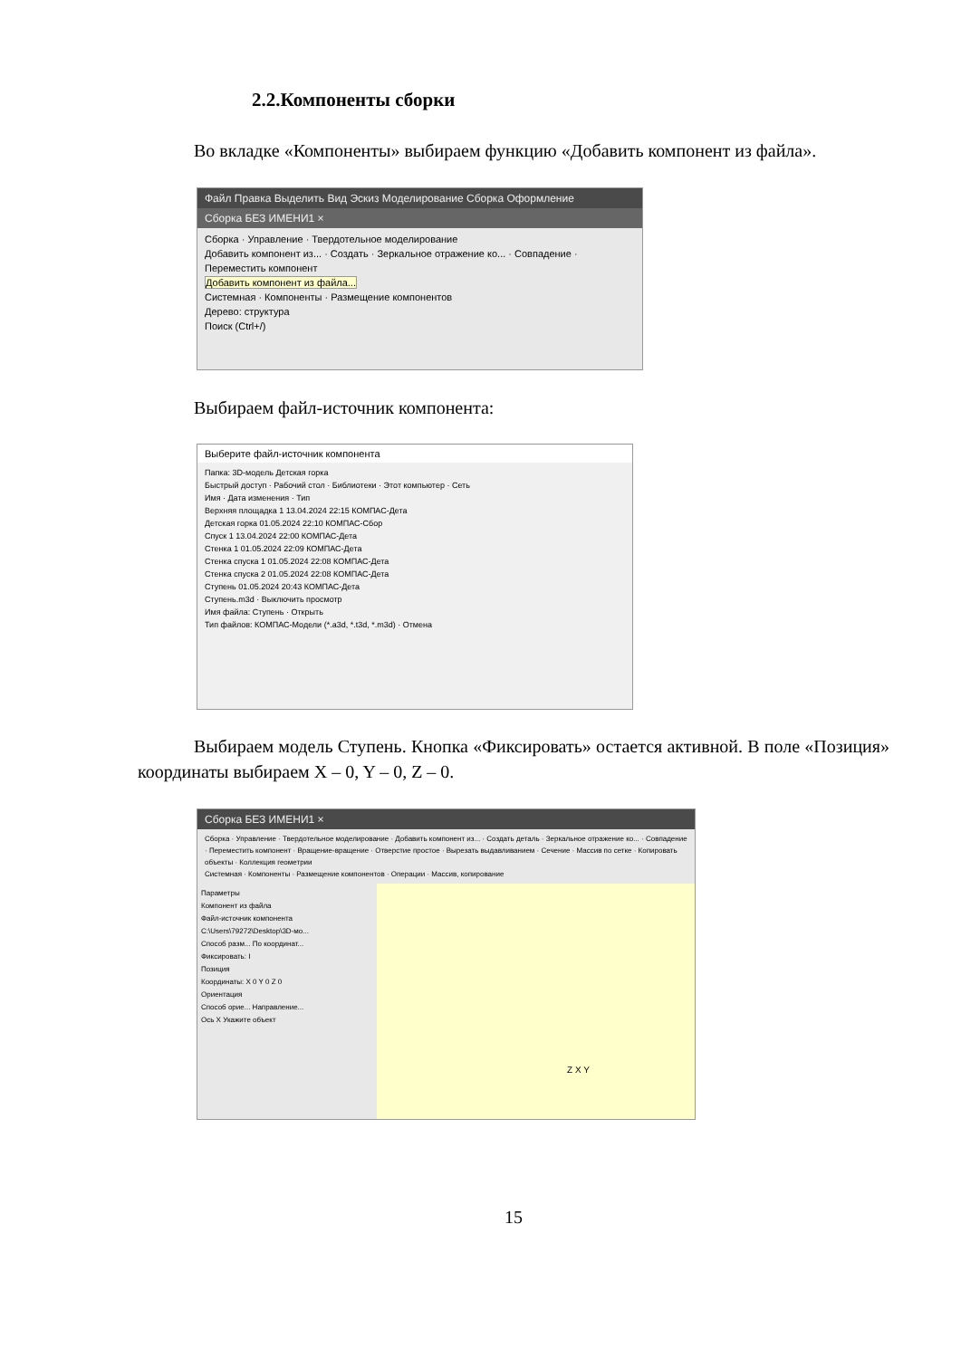2.2.Компоненты сборки
Во вкладке «Компоненты» выбираем функцию «Добавить компонент из файла».
Файл Правка Выделить Вид Эскиз Моделирование Сборка Оформление
Сборка БЕЗ ИМЕНИ1 ×
Сборка · Управление · Твердотельное моделирование
Добавить компонент из... · Создать · Зеркальное отражение ко... · Совпадение · Переместить компонент
Добавить компонент из файла...
Системная · Компоненты · Размещение компонентов
Дерево: структура
Поиск (Ctrl+/)
Выбираем файл-источник компонента:
Выберите файл-источник компонента
Папка: 3D-модель Детская горка
Быстрый доступ · Рабочий стол · Библиотеки · Этот компьютер · Сеть
Имя · Дата изменения · Тип
Верхняя площадка 1 13.04.2024 22:15 КОМПАС-Дета
Детская горка 01.05.2024 22:10 КОМПАС-Сбор
Спуск 1 13.04.2024 22:00 КОМПАС-Дета
Стенка 1 01.05.2024 22:09 КОМПАС-Дета
Стенка спуска 1 01.05.2024 22:08 КОМПАС-Дета
Стенка спуска 2 01.05.2024 22:08 КОМПАС-Дета
Ступень 01.05.2024 20:43 КОМПАС-Дета
Ступень.m3d · Выключить просмотр
Имя файла: Ступень · Открыть
Тип файлов: КОМПАС-Модели (*.a3d, *.t3d, *.m3d) · Отмена
Выбираем модель Ступень. Кнопка «Фиксировать» остается активной. В поле «Позиция» координаты выбираем X – 0, Y – 0, Z – 0.
Сборка БЕЗ ИМЕНИ1 ×
Сборка · Управление · Твердотельное моделирование · Добавить компонент из... · Создать деталь · Зеркальное отражение ко... · Совпадение · Переместить компонент · Вращение-вращение · Отверстие простое · Вырезать выдавливанием · Сечение · Массив по сетке · Копировать объекты · Коллекция геометрии
Системная · Компоненты · Размещение компонентов · Операции · Массив, копирование
Параметры
Компонент из файла
Файл-источник компонента C:\Users\79272\Desktop\3D-мо...
Способ разм... По координат...
Фиксировать: I
Позиция
Координаты: X 0 Y 0 Z 0
Ориентация
Способ орие... Направление...
Ось X Укажите объект
Z X Y
15